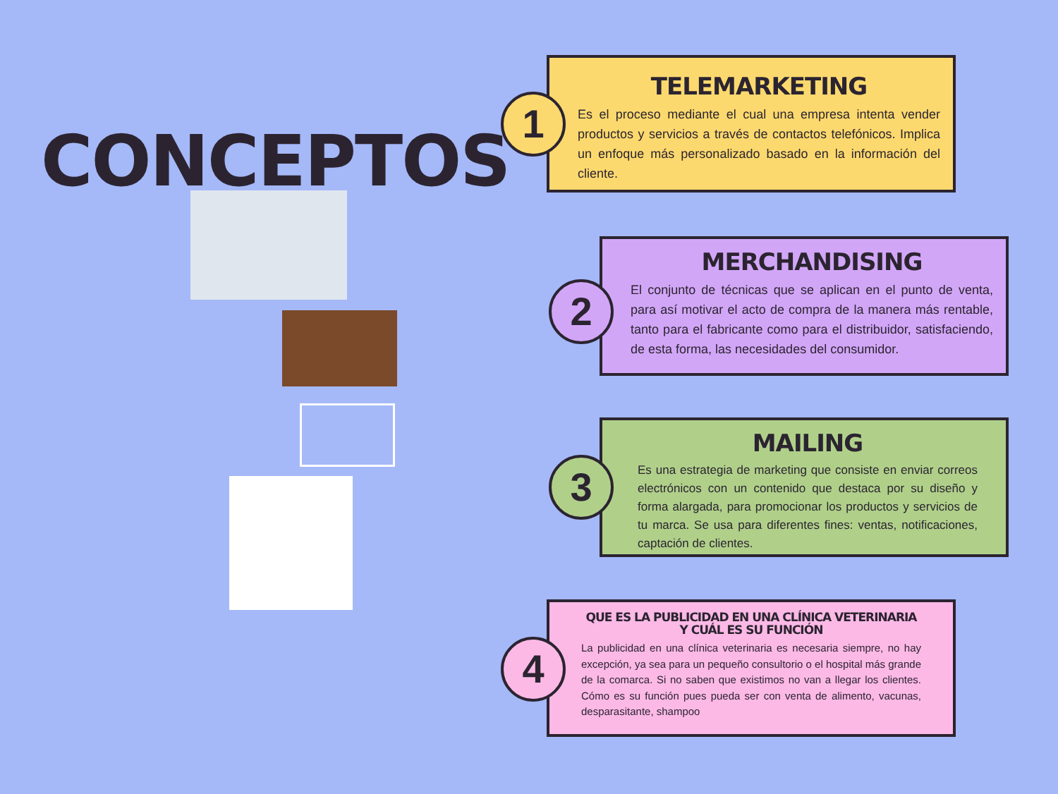CONCEPTOS
TELEMARKETING
Es el proceso mediante el cual una empresa intenta vender productos y servicios a través de contactos telefónicos. Implica un enfoque más personalizado basado en la información del cliente.
1
MERCHANDISING
El conjunto de técnicas que se aplican en el punto de venta, para así motivar el acto de compra de la manera más rentable, tanto para el fabricante como para el distribuidor, satisfaciendo, de esta forma, las necesidades del consumidor.
2
MAILING
Es una estrategia de marketing que consiste en enviar correos electrónicos con un contenido que destaca por su diseño y forma alargada, para promocionar los productos y servicios de tu marca. Se usa para diferentes fines: ventas, notificaciones, captación de clientes.
3
QUE ES LA PUBLICIDAD EN UNA CLÍNICA VETERINARIA Y CUÁL ES SU FUNCIÓN
La publicidad en una clínica veterinaria es necesaria siempre, no hay excepción, ya sea para un pequeño consultorio o el hospital más grande de la comarca. Si no saben que existimos no van a llegar los clientes. Cómo es su función pues pueda ser con venta de alimento, vacunas, desparasitante, shampoo
4